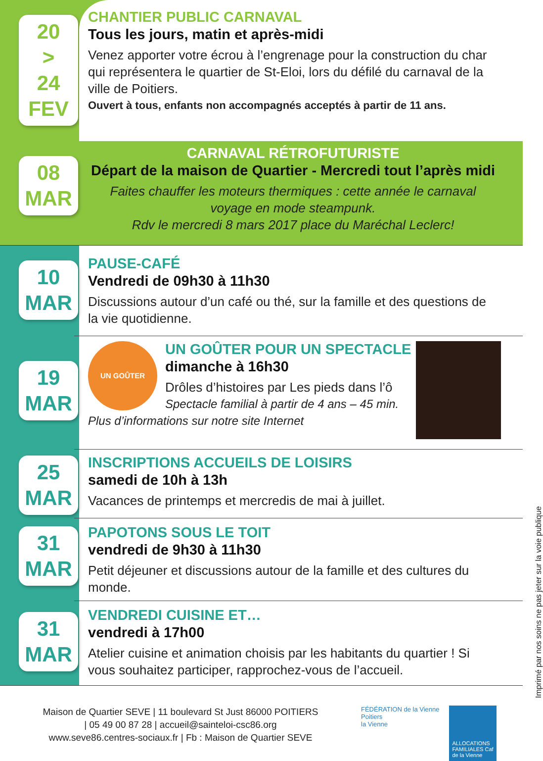20
>
24
FEV
CHANTIER PUBLIC CARNAVAL
Tous les jours, matin et après-midi
Venez apporter votre écrou à l’engrenage pour la construction du char qui représentera le quartier de St-Eloi, lors du défilé du carnaval de la ville de Poitiers.
Ouvert à tous, enfants non accompagnés acceptés à partir de 11 ans.
08
MAR
CARNAVAL RÉTROFUTURISTE
Départ de la maison de Quartier - Mercredi tout l’après midi
Faites chauffer les moteurs thermiques : cette année le carnaval voyage en mode steampunk.
Rdv le mercredi 8 mars 2017 place du Maréchal Leclerc!
10
MAR
PAUSE-CAFÉ
Vendredi de 09h30 à 11h30
Discussions autour d’un café ou thé, sur la famille et des questions de la vie quotidienne.
19
MAR
UN GOÛTER
UN GOÛTER POUR UN SPECTACLE
dimanche à 16h30
Drôles d’histoires par Les pieds dans l’ô
Spectacle familial à partir de 4 ans – 45 min.
Plus d’informations sur notre site Internet
25
MAR
INSCRIPTIONS ACCUEILS DE LOISIRS
samedi de 10h à 13h
Vacances de printemps et mercredis de mai à juillet.
31
MAR
PAPOTONS SOUS LE TOIT
vendredi de 9h30 à 11h30
Petit déjeuner et discussions autour de la famille et des cultures du monde.
31
MAR
VENDREDI CUISINE ET…
vendredi à 17h00
Atelier cuisine et animation choisis par les habitants du quartier ! Si vous souhaitez participer, rapprochez-vous de l’accueil.
Maison de Quartier SEVE | 11 boulevard St Just 86000 POITIERS
| 05 49 00 87 28 | accueil@sainteloi-csc86.org
www.seve86.centres-sociaux.fr | Fb : Maison de Quartier SEVE
FÉDÉRATION de la Vienne
Poitiers
la Vienne
ALLOCATIONS FAMILIALES Caf de la Vienne
Imprimé par nos soins ne pas jeter sur la voie publique